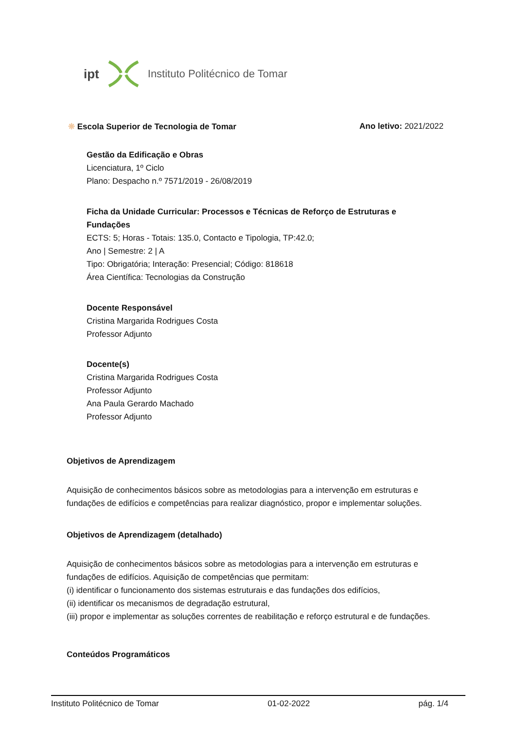ipt Instituto Politécnico de Tomar
❋ Escola Superior de Tecnologia de Tomar Ano letivo: 2021/2022
Gestão da Edificação e Obras
Licenciatura, 1º Ciclo
Plano: Despacho n.º 7571/2019 - 26/08/2019
Ficha da Unidade Curricular: Processos e Técnicas de Reforço de Estruturas e Fundações
ECTS: 5; Horas - Totais: 135.0, Contacto e Tipologia, TP:42.0;
Ano | Semestre: 2 | A
Tipo: Obrigatória; Interação: Presencial; Código: 818618
Área Científica: Tecnologias da Construção
Docente Responsável
Cristina Margarida Rodrigues Costa
Professor Adjunto
Docente(s)
Cristina Margarida Rodrigues Costa
Professor Adjunto
Ana Paula Gerardo Machado
Professor Adjunto
Objetivos de Aprendizagem
Aquisição de conhecimentos básicos sobre as metodologias para a intervenção em estruturas e fundações de edifícios e competências para realizar diagnóstico, propor e implementar soluções.
Objetivos de Aprendizagem (detalhado)
Aquisição de conhecimentos básicos sobre as metodologias para a intervenção em estruturas e fundações de edifícios. Aquisição de competências que permitam:
(i) identificar o funcionamento dos sistemas estruturais e das fundações dos edifícios,
(ii) identificar os mecanismos de degradação estrutural,
(iii) propor e implementar as soluções correntes de reabilitação e reforço estrutural e de fundações.
Conteúdos Programáticos
Instituto Politécnico de Tomar 01-02-2022 pág. 1/4